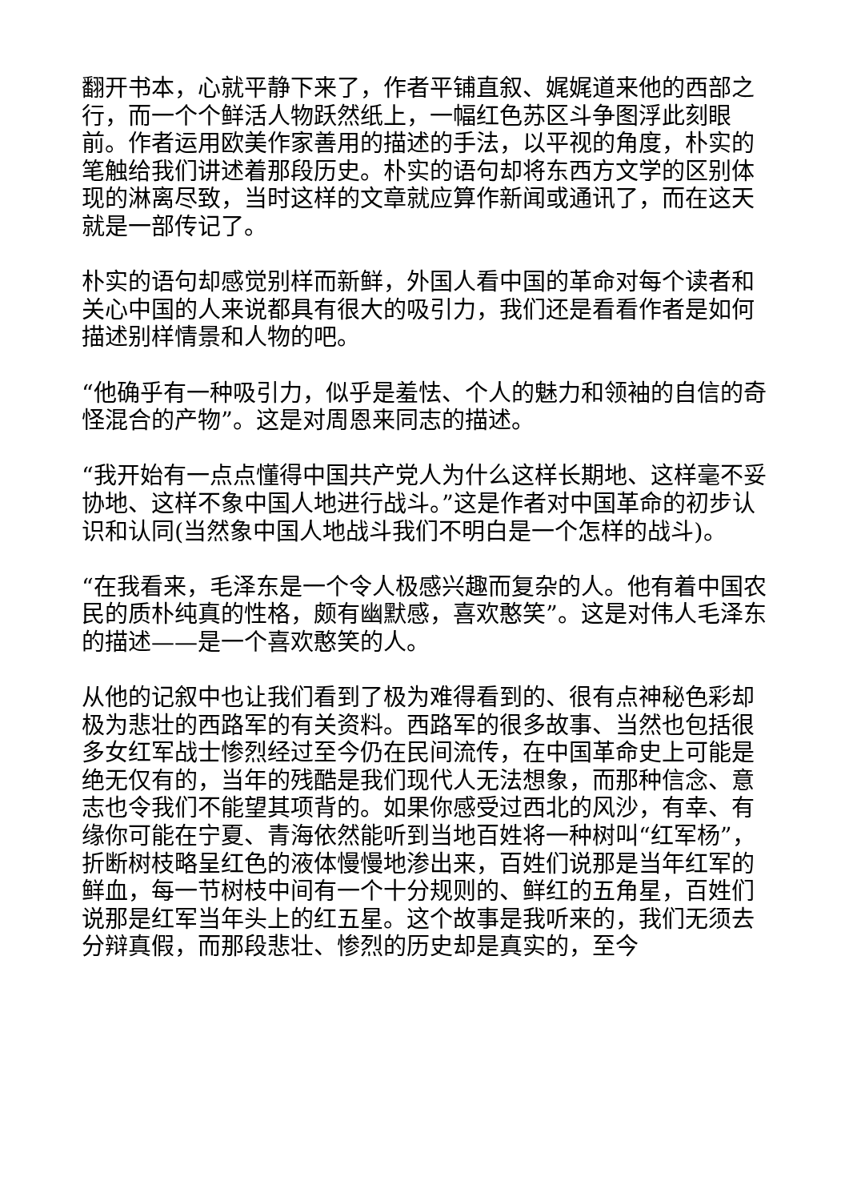翻开书本，心就平静下来了，作者平铺直叙、娓娓道来他的西部之行，而一个个鲜活人物跃然纸上，一幅红色苏区斗争图浮此刻眼前。作者运用欧美作家善用的描述的手法，以平视的角度，朴实的笔触给我们讲述着那段历史。朴实的语句却将东西方文学的区别体现的淋离尽致，当时这样的文章就应算作新闻或通讯了，而在这天就是一部传记了。
朴实的语句却感觉别样而新鲜，外国人看中国的革命对每个读者和关心中国的人来说都具有很大的吸引力，我们还是看看作者是如何描述别样情景和人物的吧。
“他确乎有一种吸引力，似乎是羞怯、个人的魅力和领袖的自信的奇怪混合的产物”。这是对周恩来同志的描述。
“我开始有一点点懂得中国共产党人为什么这样长期地、这样毫不妥协地、这样不象中国人地进行战斗。”这是作者对中国革命的初步认识和认同(当然象中国人地战斗我们不明白是一个怎样的战斗)。
“在我看来，毛泽东是一个令人极感兴趣而复杂的人。他有着中国农民的质朴纯真的性格，颇有幽默感，喜欢憨笑”。这是对伟人毛泽东的描述——是一个喜欢憨笑的人。
从他的记叙中也让我们看到了极为难得看到的、很有点神秘色彩却极为悲壮的西路军的有关资料。西路军的很多故事、当然也包括很多女红军战士惨烈经过至今仍在民间流传，在中国革命史上可能是绝无仅有的，当年的残酷是我们现代人无法想象，而那种信念、意志也令我们不能望其项背的。如果你感受过西北的风沙，有幸、有缘你可能在宁夏、青海依然能听到当地百姓将一种树叫“红军杨”，折断树枝略呈红色的液体慢慢地渗出来，百姓们说那是当年红军的鲜血，每一节树枝中间有一个十分规则的、鲜红的五角星，百姓们说那是红军当年头上的红五星。这个故事是我听来的，我们无须去分辩真假，而那段悲壮、惨烈的历史却是真实的，至今